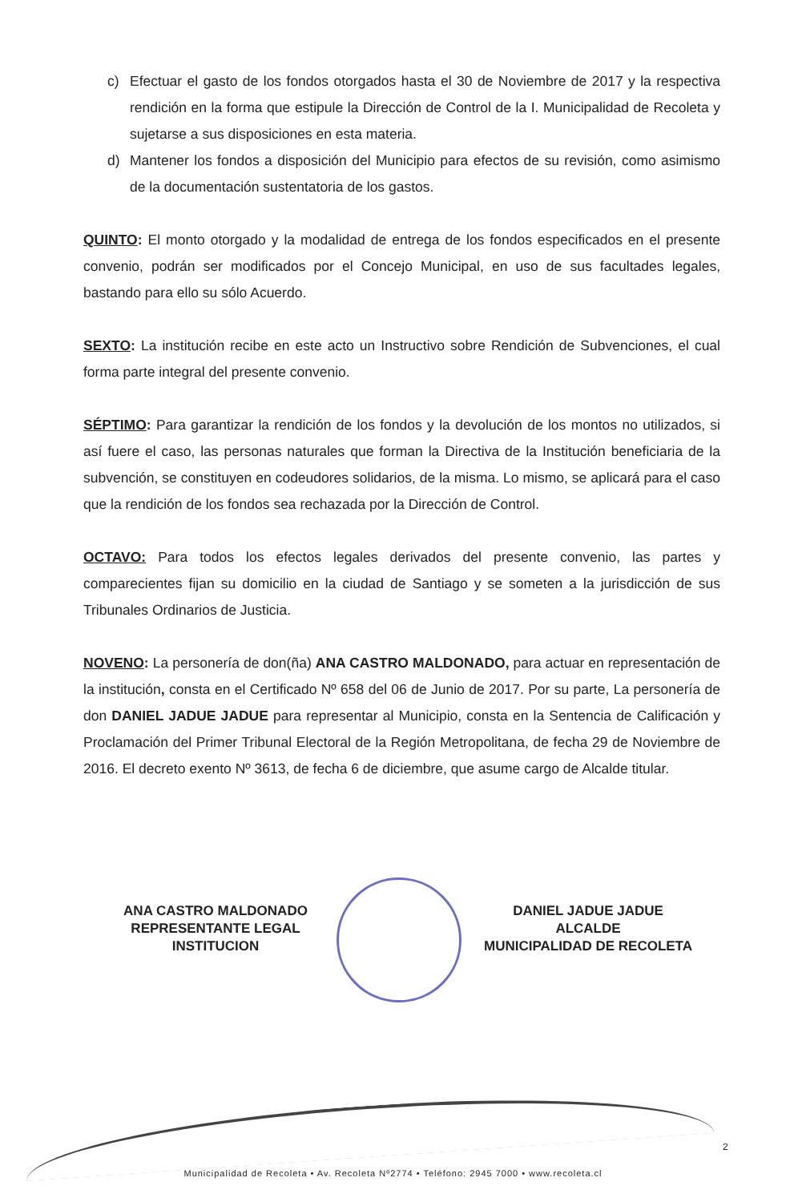c) Efectuar el gasto de los fondos otorgados hasta el 30 de Noviembre de 2017 y la respectiva rendición en la forma que estipule la Dirección de Control de la I. Municipalidad de Recoleta y sujetarse a sus disposiciones en esta materia.
d) Mantener los fondos a disposición del Municipio para efectos de su revisión, como asimismo de la documentación sustentatoria de los gastos.
QUINTO: El monto otorgado y la modalidad de entrega de los fondos especificados en el presente convenio, podrán ser modificados por el Concejo Municipal, en uso de sus facultades legales, bastando para ello su sólo Acuerdo.
SEXTO: La institución recibe en este acto un Instructivo sobre Rendición de Subvenciones, el cual forma parte integral del presente convenio.
SÉPTIMO: Para garantizar la rendición de los fondos y la devolución de los montos no utilizados, si así fuere el caso, las personas naturales que forman la Directiva de la Institución beneficiaria de la subvención, se constituyen en codeudores solidarios, de la misma. Lo mismo, se aplicará para el caso que la rendición de los fondos sea rechazada por la Dirección de Control.
OCTAVO: Para todos los efectos legales derivados del presente convenio, las partes y comparecientes fijan su domicilio en la ciudad de Santiago y se someten a la jurisdicción de sus Tribunales Ordinarios de Justicia.
NOVENO: La personería de don(ña) ANA CASTRO MALDONADO, para actuar en representación de la institución, consta en el Certificado Nº 658 del 06 de Junio de 2017. Por su parte, La personería de don DANIEL JADUE JADUE para representar al Municipio, consta en la Sentencia de Calificación y Proclamación del Primer Tribunal Electoral de la Región Metropolitana, de fecha 29 de Noviembre de 2016. El decreto exento Nº 3613, de fecha 6 de diciembre, que asume cargo de Alcalde titular.
ANA CASTRO MALDONADO
REPRESENTANTE LEGAL
INSTITUCION
DANIEL JADUE JADUE
ALCALDE
MUNICIPALIDAD DE RECOLETA
2
Municipalidad de Recoleta • Av. Recoleta Nº2774 • Teléfono: 2945 7000 • www.recoleta.cl